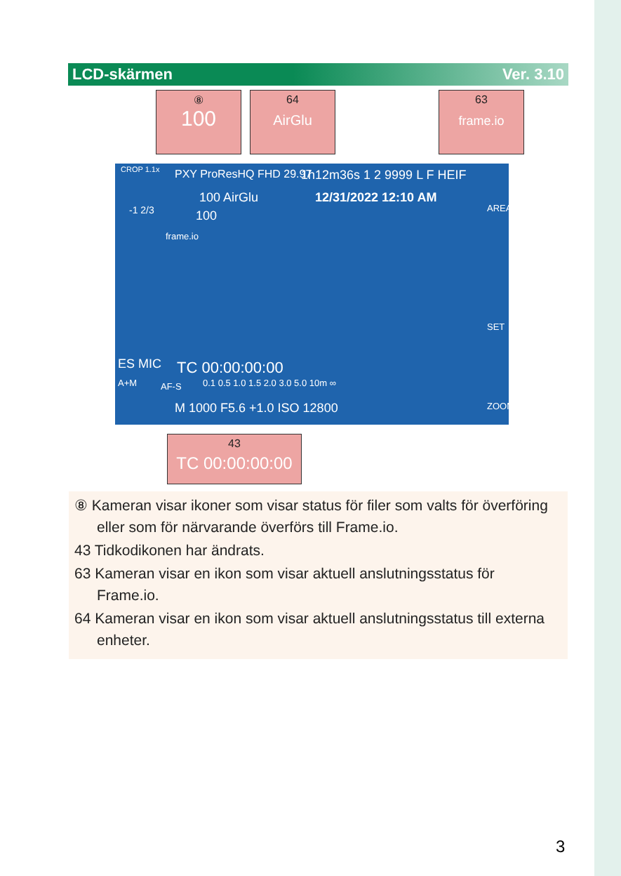LCD-skärmen Ver. 3.10
⑧
100
64
AirGlu
63
frame.io
CROP 1.1x PXY ProResHQ FHD 29.97 1h12m36s 1 2 9999 L F HEIF
100 AirGlu 12/31/2022 12:10 AM
-1 2/3 100
frame.io
AREA
SET
ZOOM
ES MIC TC 00:00:00:00
A+M AF-S 0.1 0.5 1.0 1.5 2.0 3.0 5.0 10m ∞
M 1000 F5.6 +1.0 ISO 12800
43
TC 00:00:00:00
⑧ Kameran visar ikoner som visar status för filer som valts för överföring eller som för närvarande överförs till Frame.io.
43 Tidkodikonen har ändrats.
63 Kameran visar en ikon som visar aktuell anslutningsstatus för Frame.io.
64 Kameran visar en ikon som visar aktuell anslutningsstatus till externa enheter.
3